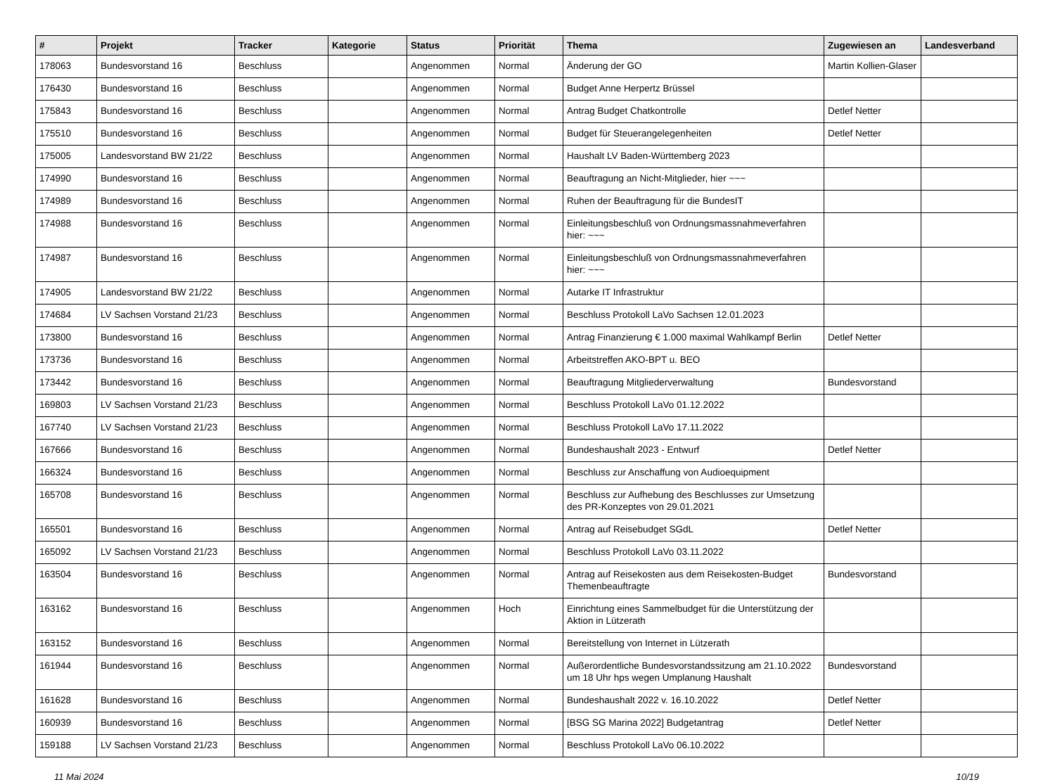| # | Projekt | Tracker | Kategorie | Status | Priorität | Thema | Zugewiesen an | Landesverband |
| --- | --- | --- | --- | --- | --- | --- | --- | --- |
| 178063 | Bundesvorstand 16 | Beschluss | | Angenommen | Normal | Änderung der GO | Martin Kollien-Glaser | |
| 176430 | Bundesvorstand 16 | Beschluss | | Angenommen | Normal | Budget Anne Herpertz Brüssel | | |
| 175843 | Bundesvorstand 16 | Beschluss | | Angenommen | Normal | Antrag Budget Chatkontrolle | Detlef Netter | |
| 175510 | Bundesvorstand 16 | Beschluss | | Angenommen | Normal | Budget für Steuerangelegenheiten | Detlef Netter | |
| 175005 | Landesvorstand BW 21/22 | Beschluss | | Angenommen | Normal | Haushalt LV Baden-Württemberg 2023 | | |
| 174990 | Bundesvorstand 16 | Beschluss | | Angenommen | Normal | Beauftragung an Nicht-Mitglieder, hier ~~~ | | |
| 174989 | Bundesvorstand 16 | Beschluss | | Angenommen | Normal | Ruhen der Beauftragung für die BundesIT | | |
| 174988 | Bundesvorstand 16 | Beschluss | | Angenommen | Normal | Einleitungsbeschluß von Ordnungsmassnahmeverfahren hier: ~~~ | | |
| 174987 | Bundesvorstand 16 | Beschluss | | Angenommen | Normal | Einleitungsbeschluß von Ordnungsmassnahmeverfahren hier: ~~~ | | |
| 174905 | Landesvorstand BW 21/22 | Beschluss | | Angenommen | Normal | Autarke IT Infrastruktur | | |
| 174684 | LV Sachsen Vorstand 21/23 | Beschluss | | Angenommen | Normal | Beschluss Protokoll LaVo Sachsen 12.01.2023 | | |
| 173800 | Bundesvorstand 16 | Beschluss | | Angenommen | Normal | Antrag Finanzierung € 1.000 maximal Wahlkampf Berlin | Detlef Netter | |
| 173736 | Bundesvorstand 16 | Beschluss | | Angenommen | Normal | Arbeitstreffen AKO-BPT u. BEO | | |
| 173442 | Bundesvorstand 16 | Beschluss | | Angenommen | Normal | Beauftragung Mitgliederverwaltung | Bundesvorstand | |
| 169803 | LV Sachsen Vorstand 21/23 | Beschluss | | Angenommen | Normal | Beschluss Protokoll LaVo 01.12.2022 | | |
| 167740 | LV Sachsen Vorstand 21/23 | Beschluss | | Angenommen | Normal | Beschluss Protokoll LaVo 17.11.2022 | | |
| 167666 | Bundesvorstand 16 | Beschluss | | Angenommen | Normal | Bundeshaushalt 2023 - Entwurf | Detlef Netter | |
| 166324 | Bundesvorstand 16 | Beschluss | | Angenommen | Normal | Beschluss zur Anschaffung von Audioequipment | | |
| 165708 | Bundesvorstand 16 | Beschluss | | Angenommen | Normal | Beschluss zur Aufhebung des Beschlusses zur Umsetzung des PR-Konzeptes von 29.01.2021 | | |
| 165501 | Bundesvorstand 16 | Beschluss | | Angenommen | Normal | Antrag auf Reisebudget SGdL | Detlef Netter | |
| 165092 | LV Sachsen Vorstand 21/23 | Beschluss | | Angenommen | Normal | Beschluss Protokoll LaVo 03.11.2022 | | |
| 163504 | Bundesvorstand 16 | Beschluss | | Angenommen | Normal | Antrag auf Reisekosten aus dem Reisekosten-Budget Themenbeauftragte | Bundesvorstand | |
| 163162 | Bundesvorstand 16 | Beschluss | | Angenommen | Hoch | Einrichtung eines Sammelbudget für die Unterstützung der Aktion in Lützerath | | |
| 163152 | Bundesvorstand 16 | Beschluss | | Angenommen | Normal | Bereitstellung von Internet in Lützerath | | |
| 161944 | Bundesvorstand 16 | Beschluss | | Angenommen | Normal | Außerordentliche Bundesvorstandssitzung am 21.10.2022 um 18 Uhr hps wegen Umplanung Haushalt | Bundesvorstand | |
| 161628 | Bundesvorstand 16 | Beschluss | | Angenommen | Normal | Bundeshaushalt 2022 v. 16.10.2022 | Detlef Netter | |
| 160939 | Bundesvorstand 16 | Beschluss | | Angenommen | Normal | [BSG SG Marina 2022] Budgetantrag | Detlef Netter | |
| 159188 | LV Sachsen Vorstand 21/23 | Beschluss | | Angenommen | Normal | Beschluss Protokoll LaVo 06.10.2022 | | |
11 Mai 2024 10/19